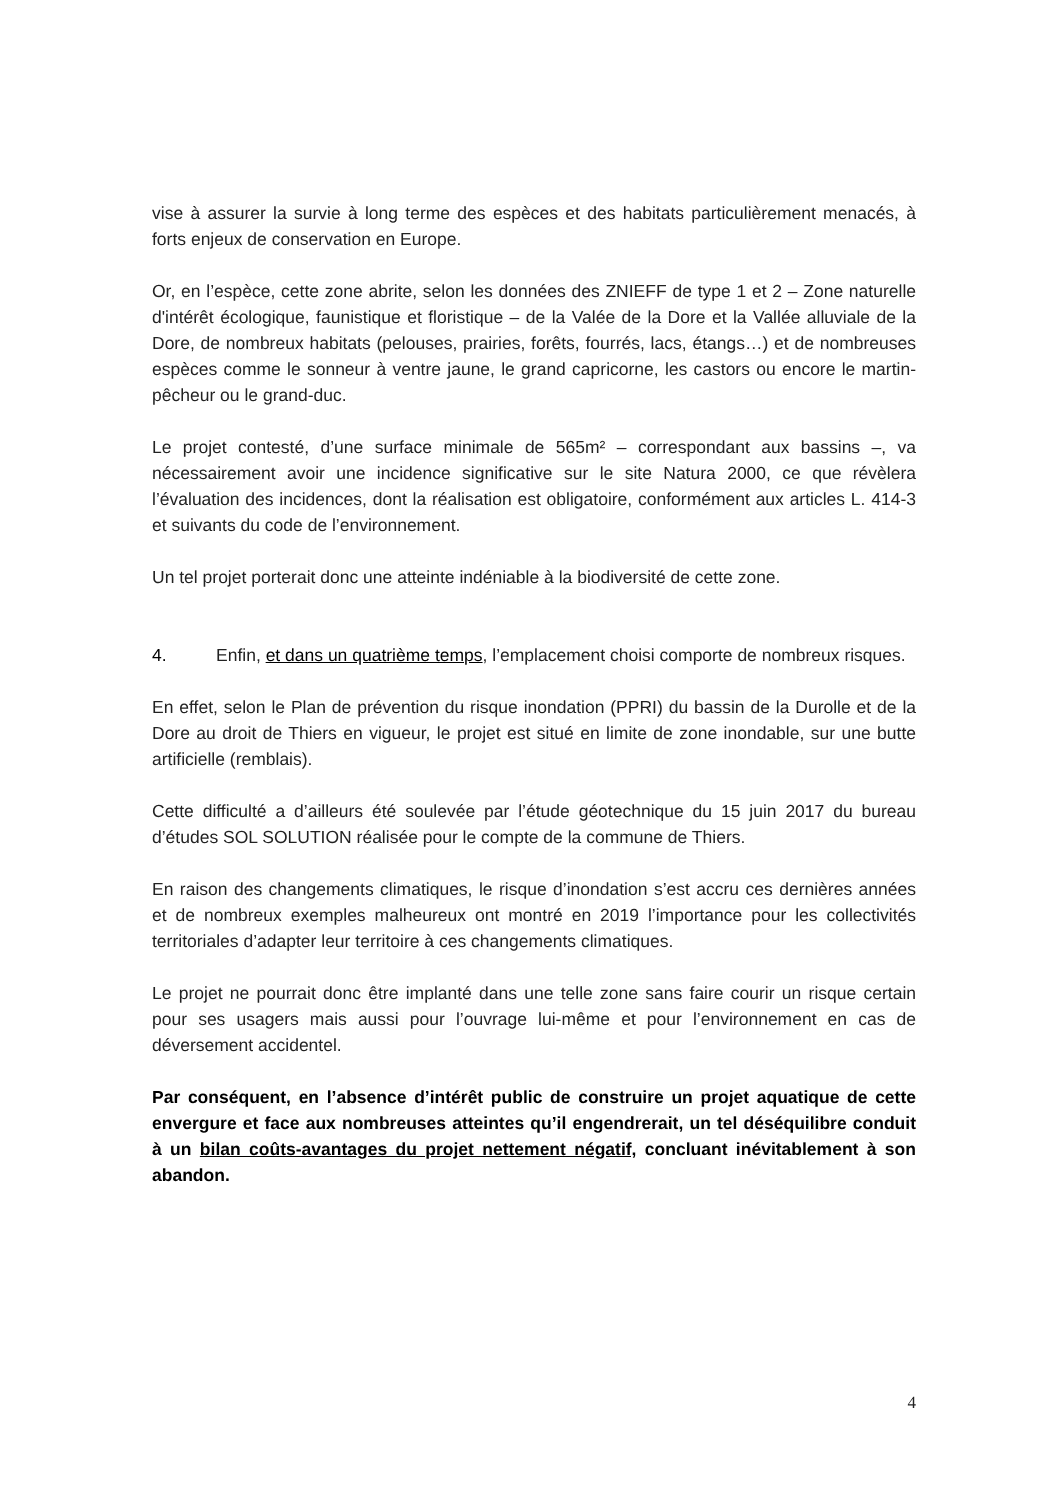vise à assurer la survie à long terme des espèces et des habitats particulièrement menacés, à forts enjeux de conservation en Europe.
Or, en l’espèce, cette zone abrite, selon les données des ZNIEFF de type 1 et 2 – Zone naturelle d'intérêt écologique, faunistique et floristique – de la Valée de la Dore et la Vallée alluviale de la Dore, de nombreux habitats (pelouses, prairies, forêts, fourrés, lacs, étangs…) et de nombreuses espèces comme le sonneur à ventre jaune, le grand capricorne, les castors ou encore le martin-pêcheur ou le grand-duc.
Le projet contesté, d’une surface minimale de 565m² – correspondant aux bassins –, va nécessairement avoir une incidence significative sur le site Natura 2000, ce que révèlera l’évaluation des incidences, dont la réalisation est obligatoire, conformément aux articles L. 414-3 et suivants du code de l’environnement.
Un tel projet porterait donc une atteinte indéniable à la biodiversité de cette zone.
4. Enfin, et dans un quatrième temps, l’emplacement choisi comporte de nombreux risques.
En effet, selon le Plan de prévention du risque inondation (PPRI) du bassin de la Durolle et de la Dore au droit de Thiers en vigueur, le projet est situé en limite de zone inondable, sur une butte artificielle (remblais).
Cette difficulté a d’ailleurs été soulevée par l’étude géotechnique du 15 juin 2017 du bureau d’études SOL SOLUTION réalisée pour le compte de la commune de Thiers.
En raison des changements climatiques, le risque d’inondation s’est accru ces dernières années et de nombreux exemples malheureux ont montré en 2019 l’importance pour les collectivités territoriales d’adapter leur territoire à ces changements climatiques.
Le projet ne pourrait donc être implanté dans une telle zone sans faire courir un risque certain pour ses usagers mais aussi pour l’ouvrage lui-même et pour l’environnement en cas de déversement accidentel.
Par conséquent, en l’absence d’intérêt public de construire un projet aquatique de cette envergure et face aux nombreuses atteintes qu’il engendrerait, un tel déséquilibre conduit à un bilan coûts-avantages du projet nettement négatif, concluant inévitablement à son abandon.
4